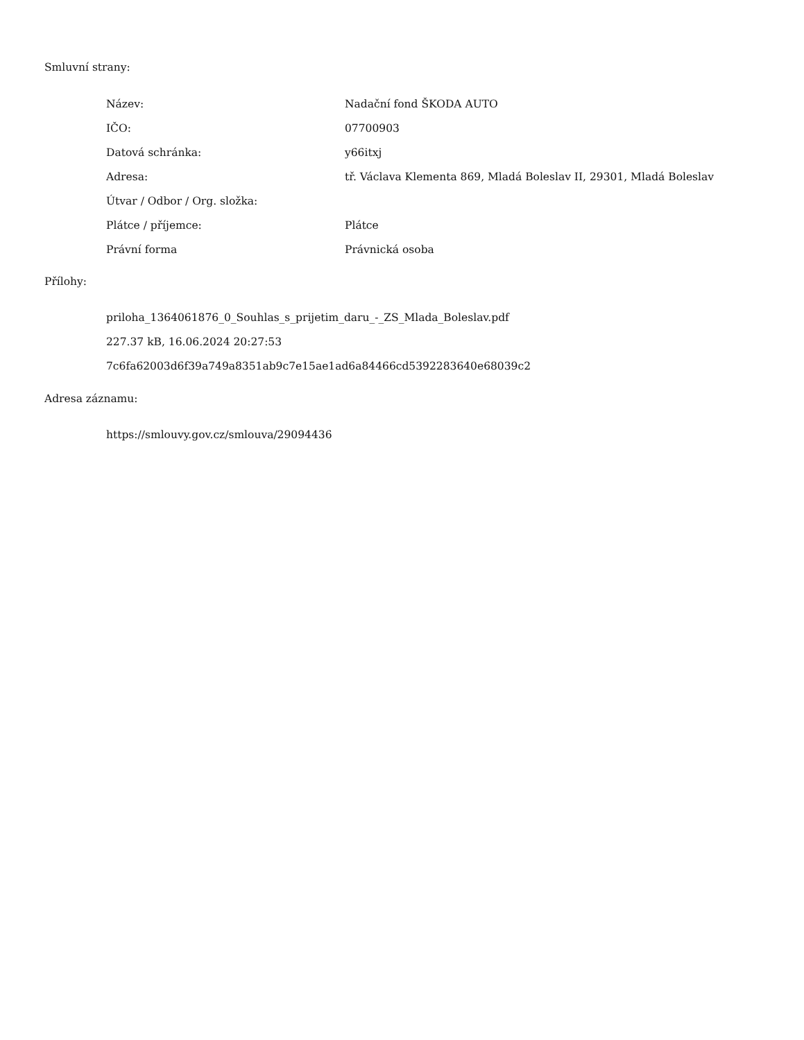Smluvní strany:
| Název: | Nadační fond ŠKODA AUTO |
| IČO: | 07700903 |
| Datová schránka: | y66itxj |
| Adresa: | tř. Václava Klementa 869, Mladá Boleslav II, 29301, Mladá Boleslav |
| Útvar / Odbor / Org. složka: | |
| Plátce / příjemce: | Plátce |
| Právní forma | Právnická osoba |
Přílohy:
priloha_1364061876_0_Souhlas_s_prijetim_daru_-_ZS_Mlada_Boleslav.pdf
227.37 kB, 16.06.2024 20:27:53
7c6fa62003d6f39a749a8351ab9c7e15ae1ad6a84466cd5392283640e68039c2
Adresa záznamu:
https://smlouvy.gov.cz/smlouva/29094436